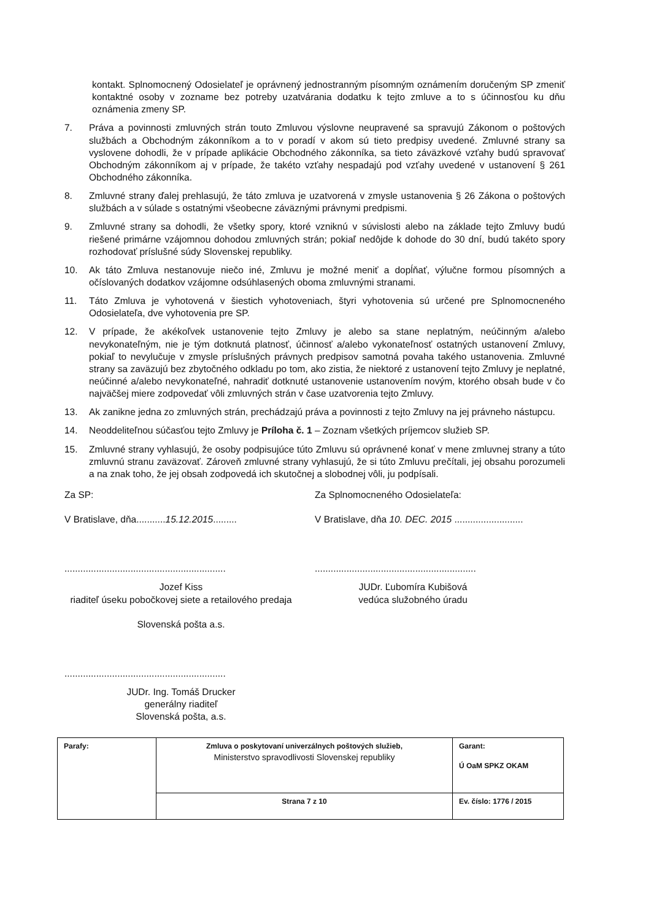kontakt. Splnomocnený Odosielateľ je oprávnený jednostranným písomným oznámením doručeným SP zmeniť kontaktné osoby v zozname bez potreby uzatvárania dodatku k tejto zmluve a to s účinnosťou ku dňu oznámenia zmeny SP.
7. Práva a povinnosti zmluvných strán touto Zmluvou výslovne neupravené sa spravujú Zákonom o poštových službách a Obchodným zákonníkom a to v poradí v akom sú tieto predpisy uvedené. Zmluvné strany sa vyslovene dohodli, že v prípade aplikácie Obchodného zákonníka, sa tieto záväzkové vzťahy budú spravovať Obchodným zákonníkom aj v prípade, že takéto vzťahy nespadajú pod vzťahy uvedené v ustanovení § 261 Obchodného zákonníka.
8. Zmluvné strany ďalej prehlasujú, že táto zmluva je uzatvorená v zmysle ustanovenia § 26 Zákona o poštových službách a v súlade s ostatnými všeobecne záväznými právnymi predpismi.
9. Zmluvné strany sa dohodli, že všetky spory, ktoré vzniknú v súvislosti alebo na základe tejto Zmluvy budú riešené primárne vzájomnou dohodou zmluvných strán; pokiaľ nedôjde k dohode do 30 dní, budú takéto spory rozhodovať príslušné súdy Slovenskej republiky.
10. Ak táto Zmluva nestanovuje niečo iné, Zmluvu je možné meniť a dopĺňať, výlučne formou písomných a očíslovaných dodatkov vzájomne odsúhlasených oboma zmluvnými stranami.
11. Táto Zmluva je vyhotovená v šiestich vyhotoveniach, štyri vyhotovenia sú určené pre Splnomocneného Odosielateľa, dve vyhotovenia pre SP.
12. V prípade, že akékoľvek ustanovenie tejto Zmluvy je alebo sa stane neplatným, neúčinným a/alebo nevykonateľným, nie je tým dotknutá platnosť, účinnosť a/alebo vykonateľnosť ostatných ustanovení Zmluvy, pokiaľ to nevylučuje v zmysle príslušných právnych predpisov samotná povaha takého ustanovenia. Zmluvné strany sa zaväzujú bez zbytočného odkladu po tom, ako zistia, že niektoré z ustanovení tejto Zmluvy je neplatné, neúčinné a/alebo nevykonateľné, nahradiť dotknuté ustanovenie ustanovením novým, ktorého obsah bude v čo najväčšej miere zodpovedať vôli zmluvných strán v čase uzatvorenia tejto Zmluvy.
13. Ak zanikne jedna zo zmluvných strán, prechádzajú práva a povinnosti z tejto Zmluvy na jej právneho nástupcu.
14. Neoddeliteľnou súčasťou tejto Zmluvy je Príloha č. 1 – Zoznam všetkých príjemcov služieb SP.
15. Zmluvné strany vyhlasujú, že osoby podpisujúce túto Zmluvu sú oprávnené konať v mene zmluvnej strany a túto zmluvnú stranu zaväzovať. Zároveň zmluvné strany vyhlasujú, že si túto Zmluvu prečítali, jej obsahu porozumeli a na znak toho, že jej obsah zodpovedá ich skutočnej a slobodnej vôli, ju podpísali.
Za SP:
V Bratislave, dňa...........15.12.2015.........
.............................................................
Jozef Kiss
riaditeľ úseku pobočkovej siete a retailového predaja
Slovenská pošta a.s.
.............................................................
JUDr. Ing. Tomáš Drucker
generálny riaditeľ
Slovenská pošta, a.s.
Za Splnomocneného Odosielateľa:
V Bratislave, dňa 10. DEC. 2015 ..........................
.............................................................
JUDr. Ľubomíra Kubišová
vedúca služobného úradu
| Parafy: | Zmluva o poskytovaní univerzálnych poštových služieb, Ministerstvo spravodlivosti Slovenskej republiky | Garant: Ú OaM SPKZ OKAM |
| | Strana 7 z 10 | Ev. číslo: 1776 / 2015 |